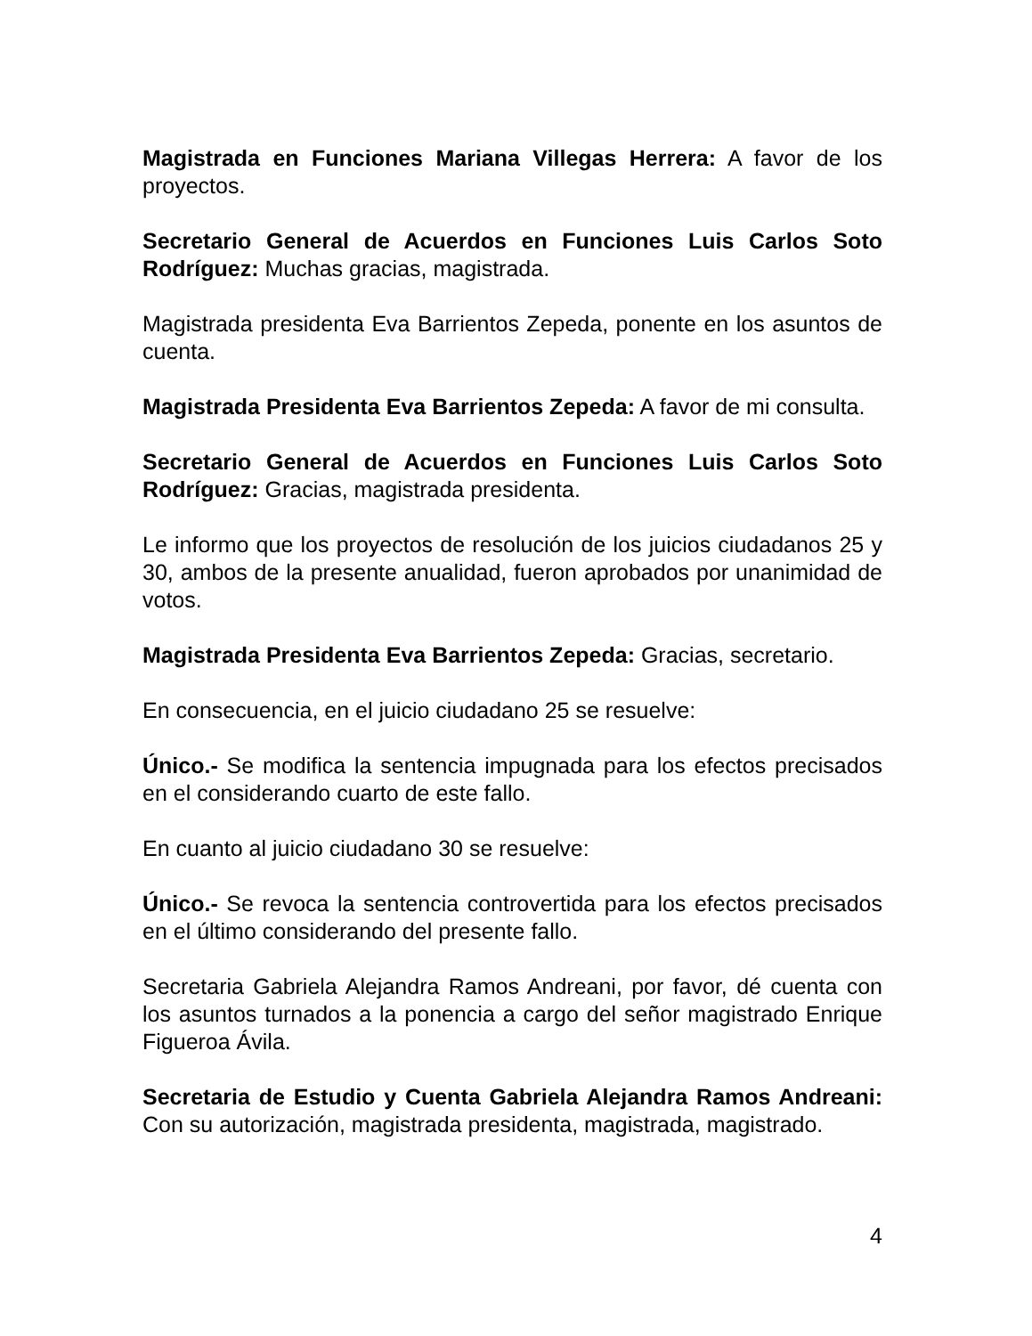Magistrada en Funciones Mariana Villegas Herrera: A favor de los proyectos.
Secretario General de Acuerdos en Funciones Luis Carlos Soto Rodríguez: Muchas gracias, magistrada.
Magistrada presidenta Eva Barrientos Zepeda, ponente en los asuntos de cuenta.
Magistrada Presidenta Eva Barrientos Zepeda: A favor de mi consulta.
Secretario General de Acuerdos en Funciones Luis Carlos Soto Rodríguez: Gracias, magistrada presidenta.
Le informo que los proyectos de resolución de los juicios ciudadanos 25 y 30, ambos de la presente anualidad, fueron aprobados por unanimidad de votos.
Magistrada Presidenta Eva Barrientos Zepeda: Gracias, secretario.
En consecuencia, en el juicio ciudadano 25 se resuelve:
Único.- Se modifica la sentencia impugnada para los efectos precisados en el considerando cuarto de este fallo.
En cuanto al juicio ciudadano 30 se resuelve:
Único.- Se revoca la sentencia controvertida para los efectos precisados en el último considerando del presente fallo.
Secretaria Gabriela Alejandra Ramos Andreani, por favor, dé cuenta con los asuntos turnados a la ponencia a cargo del señor magistrado Enrique Figueroa Ávila.
Secretaria de Estudio y Cuenta Gabriela Alejandra Ramos Andreani: Con su autorización, magistrada presidenta, magistrada, magistrado.
4